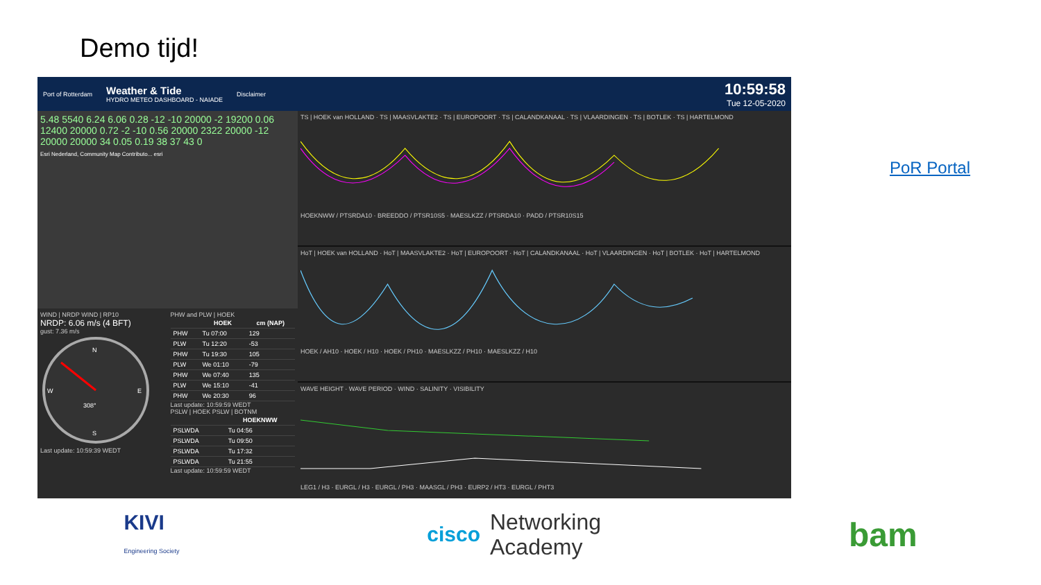Demo tijd!
Port of Rotterdam Weather & Tide
HYDRO METEO DASHBOARD - NAIADE Disclaimer 10:59:58
Tue 12-05-2020
5.48 5540 6.24 6.06 0.28 -12 -10 20000 -2 19200 0.06 12400 20000 0.72 -2 -10 0.56 20000 2322 20000 -12 20000 20000 34 0.05 0.19 38 37 43 0
Esri Nederland, Community Map Contributo... esri
WIND | NRDP WIND | RP10
NRDP: 6.06 m/s (4 BFT)
gust: 7.36 m/s
N
S
W
E
308°
Last update: 10:59:39 WEDT
PHW and PLW | HOEK
| | HOEK | cm (NAP) |
| --- | --- | --- |
| PHW | Tu 07:00 | 129 |
| PLW | Tu 12:20 | -53 |
| PHW | Tu 19:30 | 105 |
| PLW | We 01:10 | -79 |
| PHW | We 07:40 | 135 |
| PLW | We 15:10 | -41 |
| PHW | We 20:30 | 96 |
Last update: 10:59:59 WEDT
PSLW | HOEK PSLW | BOTNM
| | HOEKNWW |
| --- | --- |
| PSLWDA | Tu 04:56 |
| PSLWDA | Tu 09:50 |
| PSLWDA | Tu 17:32 |
| PSLWDA | Tu 21:55 |
Last update: 10:59:59 WEDT
TS | HOEK van HOLLAND · TS | MAASVLAKTE2 · TS | EUROPOORT · TS | CALANDKANAAL · TS | VLAARDINGEN · TS | BOTLEK · TS | HARTELMONDHOEKNWW / PTSRDA10 · BREEDDO / PTSR10S5 · MAESLKZZ / PTSRDA10 · PADD / PTSR10S15
HoT | HOEK van HOLLAND · HoT | MAASVLAKTE2 · HoT | EUROPOORT · HoT | CALANDKANAAL · HoT | VLAARDINGEN · HoT | BOTLEK · HoT | HARTELMONDHOEK / AH10 · HOEK / H10 · HOEK / PH10 · MAESLKZZ / PH10 · MAESLKZZ / H10
WAVE HEIGHT · WAVE PERIOD · WIND · SALINITY · VISIBILITYLEG1 / H3 · EURGL / H3 · EURGL / PH3 · MAASGL / PH3 · EURP2 / HT3 · EURGL / PHT3
PoR Portal
KIVI
Engineering Society
cisco Networking
Academy
bam